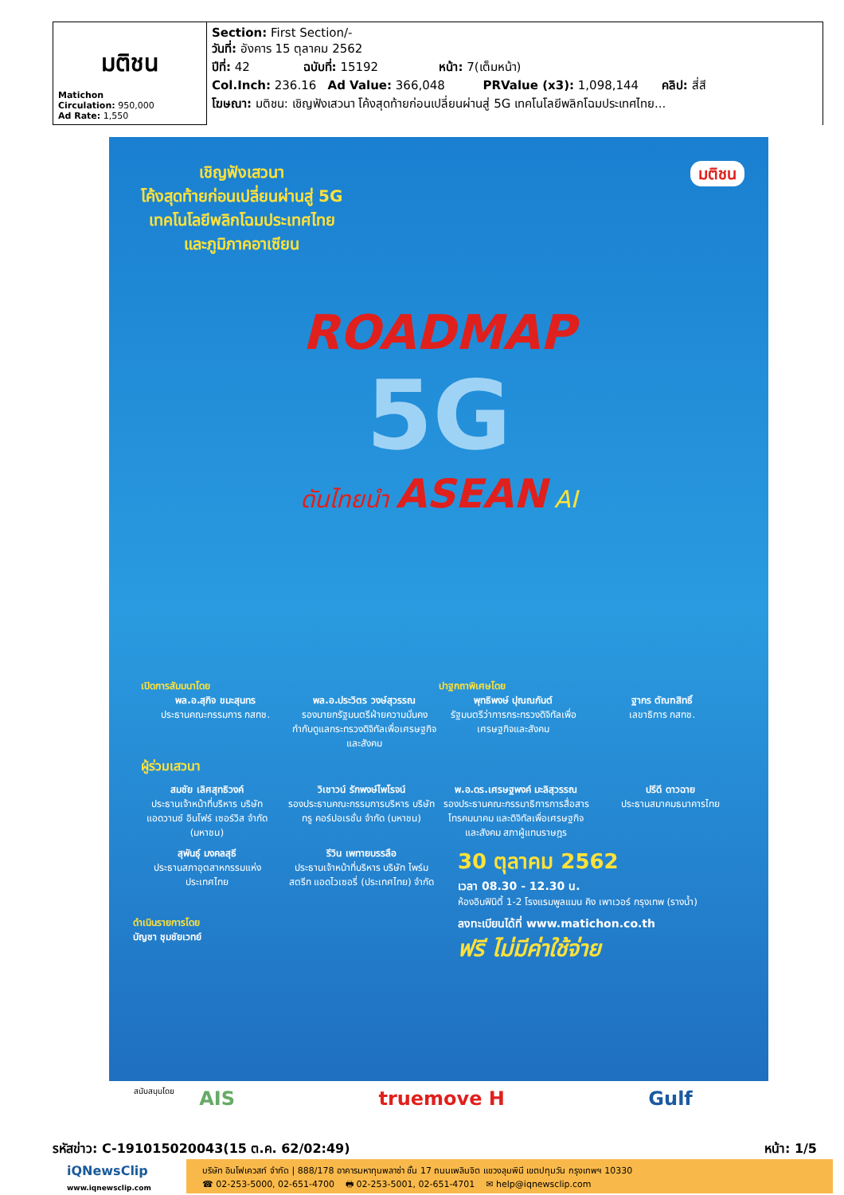| มติชน Matichon Circulation: 950,000 Ad Rate: 1,550 | Section: First Section/- วันที่: อังคาร 15 ตุลาคม 2562 ปีที่: 42 ฉบับที่: 15192 หน้า: 7(เต็มหน้า) Col.Inch: 236.16 Ad Value: 366,048 PRValue (x3): 1,098,144 คลิป: สี่สี โฆษณา: มติชน: เชิญฟังเสวนา โค้งสุดท้ายก่อนเปลี่ยนผ่านสู่ 5G เทคโนโลยีพลิกโฉมประเทศไทย... |
เชิญฟังเสวนา
โค้งสุดท้ายก่อนเปลี่ยนผ่านสู่ 5G
เทคโนโลยีพลิกโฉมประเทศไทย
และภูมิภาคอาเซียน
มติชน
ROADMAP
5G
ดันไทยนำ ASEAN AI
เปิดการสัมมนาโดย
พล.อ.สุกิจ ขมะสุนทร
ประธานคณะกรรมการ กสทช.
พล.อ.ประวิตร วงษ์สุวรรณ
รองนายกรัฐมนตรีฝ่ายความมั่นคง กำกับดูแลกระทรวงดิจิทัลเพื่อเศรษฐกิจและสังคม
ปาฐกถาพิเศษโดย
พุทธิพงษ์ ปุณณกันต์
รัฐมนตรีว่าการกระทรวงดิจิทัลเพื่อเศรษฐกิจและสังคม
ฐากร ตัณฑสิทธิ์
เลขาธิการ กสทช.
ผู้ร่วมเสวนา
สมชัย เลิศสุทธิวงค์
ประธานเจ้าหน้าที่บริหาร บริษัท แอดวานซ์ อินโฟร์ เซอร์วิส จำกัด (มหาชน)
วิเชาวน์ รักพงษ์ไพโรจน์
รองประธานคณะกรรมการบริหาร บริษัท ทรู คอร์ปอเรชั่น จำกัด (มหาชน)
พ.อ.ดร.เศรษฐพงค์ มะลิสุวรรณ
รองประธานคณะกรรมาธิการการสื่อสาร โทรคมนาคม และดิจิทัลเพื่อเศรษฐกิจและสังคม สภาผู้แทนราษฎร
ปรีดี ดาวฉาย
ประธานสมาคมธนาคารไทย
สุพันธุ์ มงคลสุธี
ประธานสภาอุตสาหกรรมแห่งประเทศไทย
รีวิน เพทายบรรลือ
ประธานเจ้าหน้าที่บริหาร บริษัท ไพร์มสตรีท แอดไวเซอรี่ (ประเทศไทย) จำกัด
30 ตุลาคม 2562
เวลา 08.30 - 12.30 น.
ห้องอินฟินิตี้ 1-2 โรงแรมพูลแมน คิง เพาเวอร์ กรุงเทพ (รางน้ำ)
ดำเนินรายการโดย
บัญชา ชุมชัยเวทย์
ลงทะเบียนได้ที่ www.matichon.co.th
ฟรี ไม่มีค่าใช้จ่าย
สนับสนุนโดย
AIS truemove H Gulf
รหัสข่าว: C-191015020043(15 ต.ค. 62/02:49) หน้า: 1/5
iQNewsClip
www.iqnewsclip.com
บริษัท อินโฟเควสท์ จำกัด | 888/178 อาคารมหาทุนพลาซ่า ชั้น 17 ถนนเพลินจิต แขวงลุมพินี เขตปทุมวัน กรุงเทพฯ 10330
☎ 02-253-5000, 02-651-4700 🖶 02-253-5001, 02-651-4701 ✉ help@iqnewsclip.com